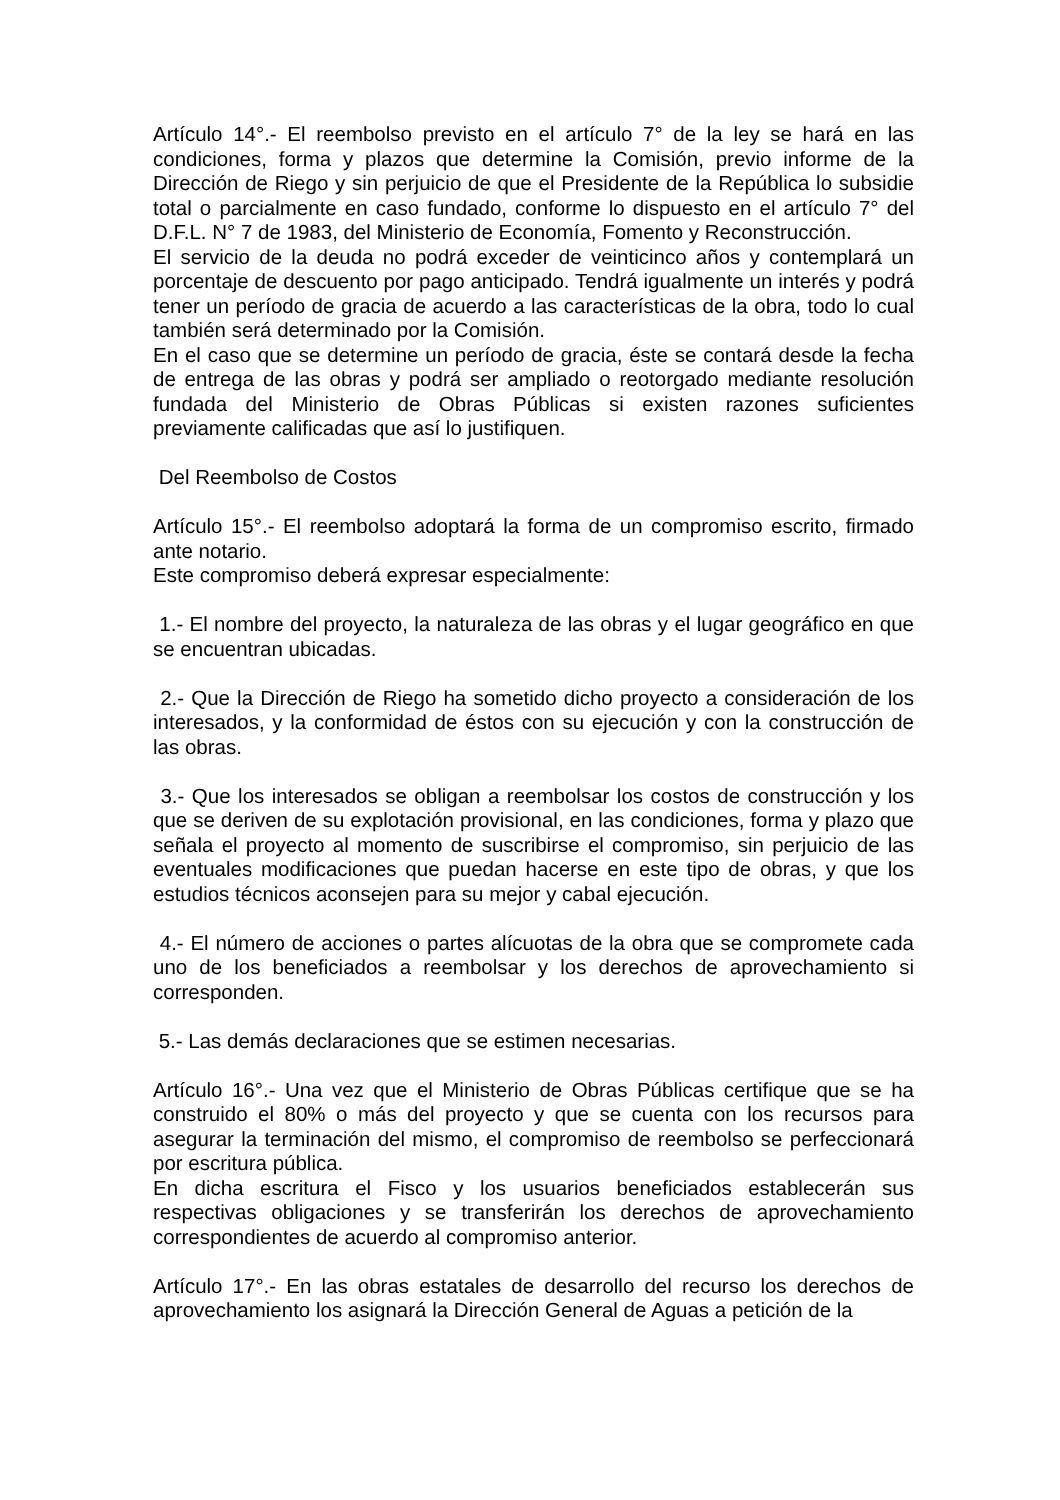Artículo 14°.- El reembolso previsto en el artículo 7° de la ley se hará en las condiciones, forma y plazos que determine la Comisión, previo informe de la Dirección de Riego y sin perjuicio de que el Presidente de la República lo subsidie total o parcialmente en caso fundado, conforme lo dispuesto en el artículo 7° del D.F.L. N° 7 de 1983, del Ministerio de Economía, Fomento y Reconstrucción.
El servicio de la deuda no podrá exceder de veinticinco años y contemplará un porcentaje de descuento por pago anticipado. Tendrá igualmente un interés y podrá tener un período de gracia de acuerdo a las características de la obra, todo lo cual también será determinado por la Comisión.
En el caso que se determine un período de gracia, éste se contará desde la fecha de entrega de las obras y podrá ser ampliado o reotorgado mediante resolución fundada del Ministerio de Obras Públicas si existen razones suficientes previamente calificadas que así lo justifiquen.
Del Reembolso de Costos
Artículo 15°.- El reembolso adoptará la forma de un compromiso escrito, firmado ante notario.
Este compromiso deberá expresar especialmente:
1.- El nombre del proyecto, la naturaleza de las obras y el lugar geográfico en que se encuentran ubicadas.
2.- Que la Dirección de Riego ha sometido dicho proyecto a consideración de los interesados, y la conformidad de éstos con su ejecución y con la construcción de las obras.
3.- Que los interesados se obligan a reembolsar los costos de construcción y los que se deriven de su explotación provisional, en las condiciones, forma y plazo que señala el proyecto al momento de suscribirse el compromiso, sin perjuicio de las eventuales modificaciones que puedan hacerse en este tipo de obras, y que los estudios técnicos aconsejen para su mejor y cabal ejecución.
4.- El número de acciones o partes alícuotas de la obra que se compromete cada uno de los beneficiados a reembolsar y los derechos de aprovechamiento si corresponden.
5.- Las demás declaraciones que se estimen necesarias.
Artículo 16°.- Una vez que el Ministerio de Obras Públicas certifique que se ha construido el 80% o más del proyecto y que se cuenta con los recursos para asegurar la terminación del mismo, el compromiso de reembolso se perfeccionará por escritura pública.
En dicha escritura el Fisco y los usuarios beneficiados establecerán sus respectivas obligaciones y se transferirán los derechos de aprovechamiento correspondientes de acuerdo al compromiso anterior.
Artículo 17°.- En las obras estatales de desarrollo del recurso los derechos de aprovechamiento los asignará la Dirección General de Aguas a petición de la